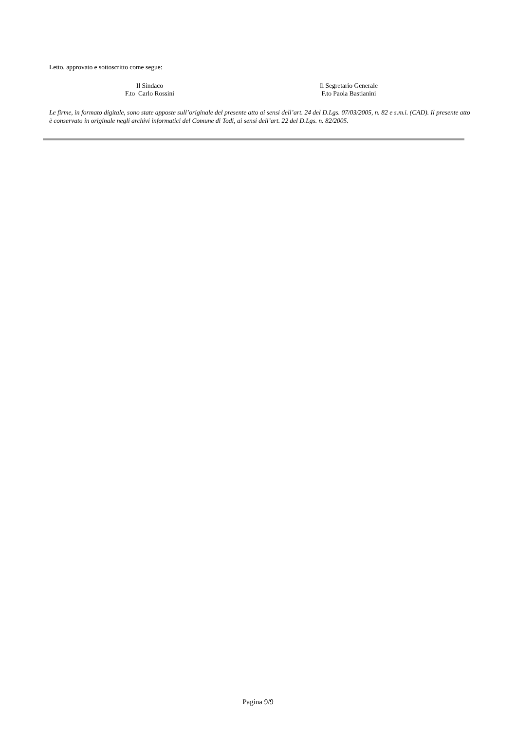Letto, approvato e sottoscritto come segue:
Il Sindaco
F.to Carlo Rossini
Il Segretario Generale
F.to Paola Bastianini
Le firme, in formato digitale, sono state apposte sull’originale del presente atto ai sensi dell’art. 24 del D.Lgs. 07/03/2005, n. 82 e s.m.i. (CAD). Il presente atto è conservato in originale negli archivi informatici del Comune di Todi, ai sensi dell’art. 22 del D.Lgs. n. 82/2005.
Pagina 9/9